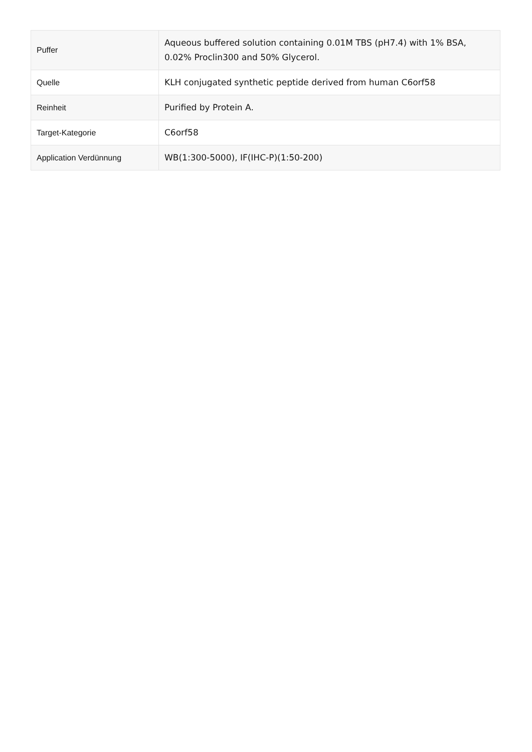| Puffer | Aqueous buffered solution containing 0.01M TBS (pH7.4) with 1% BSA, 0.02% Proclin300 and 50% Glycerol. |
| Quelle | KLH conjugated synthetic peptide derived from human C6orf58 |
| Reinheit | Purified by Protein A. |
| Target-Kategorie | C6orf58 |
| Application Verdünnung | WB(1:300-5000), IF(IHC-P)(1:50-200) |